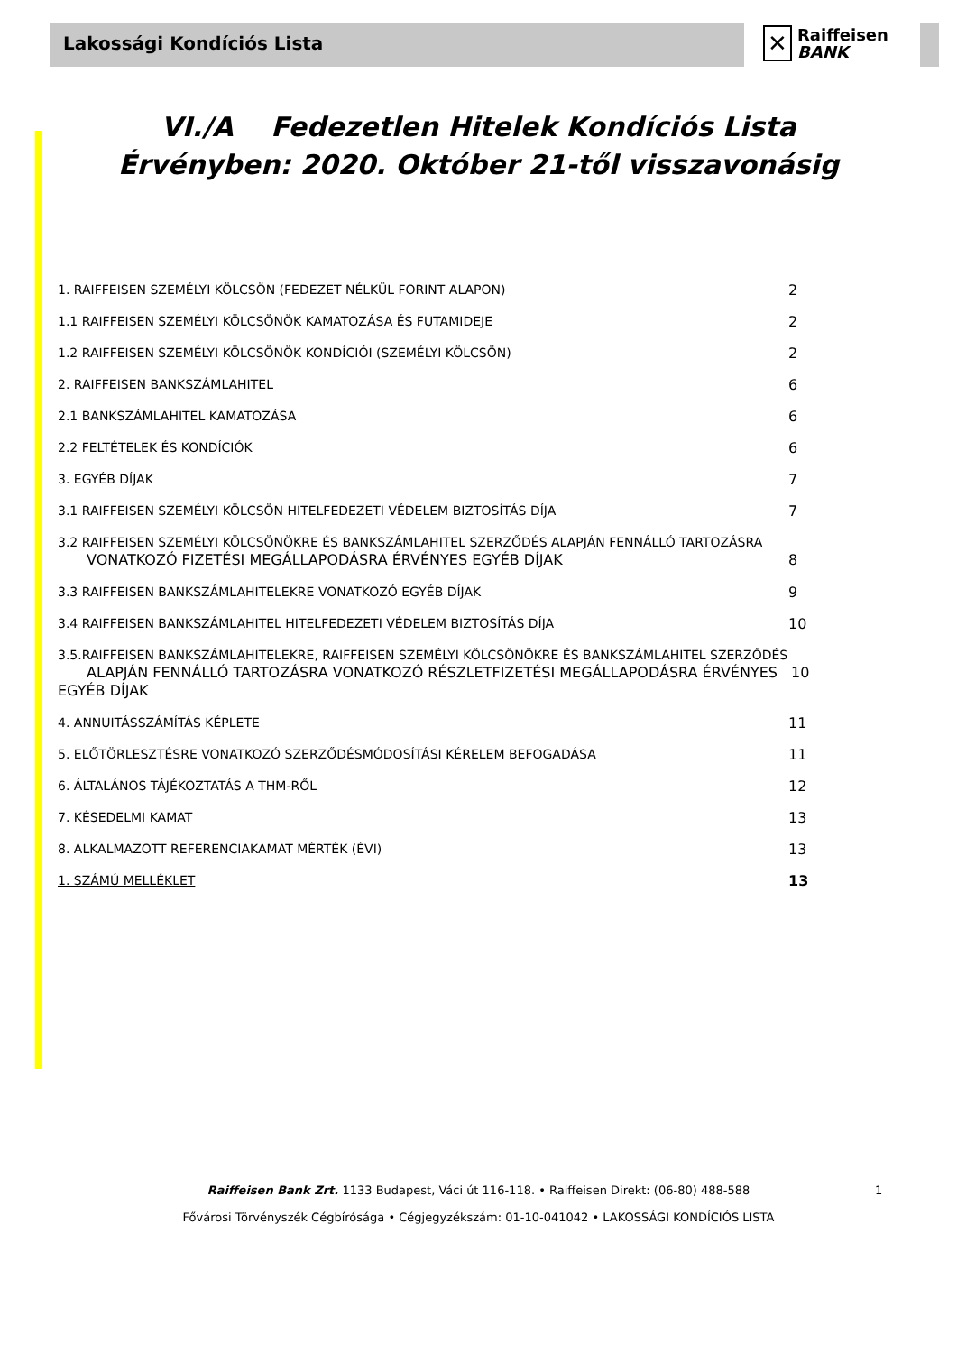Lakossági Kondíciós Lista
✕ Raiffeisen
BANK
VI./A Fedezetlen Hitelek Kondíciós Lista
Érvényben: 2020. Október 21-től visszavonásig
1. RAIFFEISEN SZEMÉLYI KÖLCSÖN (FEDEZET NÉLKÜL FORINT ALAPON) 2
1.1 RAIFFEISEN SZEMÉLYI KÖLCSÖNÖK KAMATOZÁSA ÉS FUTAMIDEJE 2
1.2 RAIFFEISEN SZEMÉLYI KÖLCSÖNÖK KONDÍCIÓI (SZEMÉLYI KÖLCSÖN) 2
2. RAIFFEISEN BANKSZÁMLAHITEL 6
2.1 BANKSZÁMLAHITEL KAMATOZÁSA 6
2.2 FELTÉTELEK ÉS KONDÍCIÓK 6
3. EGYÉB DÍJAK 7
3.1 RAIFFEISEN SZEMÉLYI KÖLCSÖN HITELFEDEZETI VÉDELEM BIZTOSÍTÁS DÍJA 7
3.2 RAIFFEISEN SZEMÉLYI KÖLCSÖNÖKRE ÉS BANKSZÁMLAHITEL SZERZŐDÉS ALAPJÁN FENNÁLLÓ TARTOZÁSRA
VONATKOZÓ FIZETÉSI MEGÁLLAPODÁSRA ÉRVÉNYES EGYÉB DÍJAK
8
3.3 RAIFFEISEN BANKSZÁMLAHITELEKRE VONATKOZÓ EGYÉB DÍJAK 9
3.4 RAIFFEISEN BANKSZÁMLAHITEL HITELFEDEZETI VÉDELEM BIZTOSÍTÁS DÍJA 10
3.5.RAIFFEISEN BANKSZÁMLAHITELEKRE, RAIFFEISEN SZEMÉLYI KÖLCSÖNÖKRE ÉS BANKSZÁMLAHITEL SZERZŐDÉS
ALAPJÁN FENNÁLLÓ TARTOZÁSRA VONATKOZÓ RÉSZLETFIZETÉSI MEGÁLLAPODÁSRA ÉRVÉNYES EGYÉB DÍJAK
10
4. ANNUITÁSSZÁMÍTÁS KÉPLETE 11
5. ELŐTÖRLESZTÉSRE VONATKOZÓ SZERZŐDÉSMÓDOSÍTÁSI KÉRELEM BEFOGADÁSA 11
6. ÁLTALÁNOS TÁJÉKOZTATÁS A THM-RŐL 12
7. KÉSEDELMI KAMAT 13
8. ALKALMAZOTT REFERENCIAKAMAT MÉRTÉK (ÉVI) 13
1. SZÁMÚ MELLÉKLET 13
Raiffeisen Bank Zrt. 1133 Budapest, Váci út 116-118. • Raiffeisen Direkt: (06-80) 488-588
Fővárosi Törvényszék Cégbírósága • Cégjegyzékszám: 01-10-041042 • LAKOSSÁGI KONDÍCIÓS LISTA
1